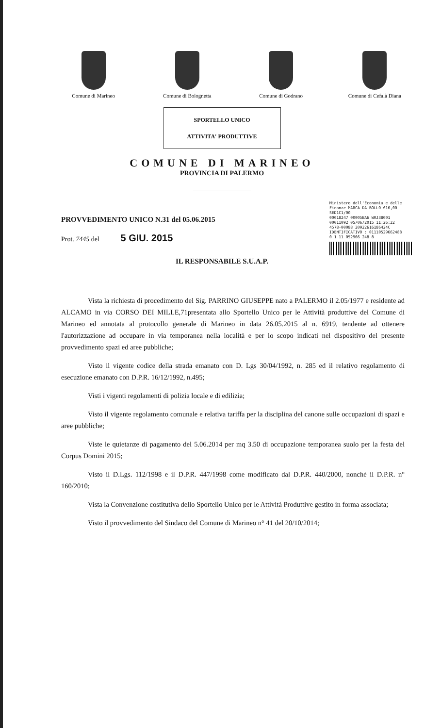Comune di Marineo Comune di Bolognetta Comune di Godrano Comune di Cefalà Diana
SPORTELLO UNICO
ATTIVITA' PRODUTTIVE
COMUNE DI MARINEO
PROVINCIA DI PALERMO
PROVVEDIMENTO UNICO N.31 del 05.06.2015
Prot. 7445 del 5 GIU. 2015
Ministero dell'Economia e delle Finanze MARCA DA BOLLO €16,00
SED1C1/00
00018247 00005BA6 W0J38001
00011092 05/06/2015 11:26:22
4578-00088 20922616186424C
IDENTIFICATIVO : 01110529662488
0 1 11 052966 248 8
IL RESPONSABILE S.U.A.P.
Vista la richiesta di procedimento del Sig. PARRINO GIUSEPPE nato a PALERMO il 2.05/1977 e residente ad ALCAMO in via CORSO DEI MILLE,71presentata allo Sportello Unico per le Attività produttive del Comune di Marineo ed annotata al protocollo generale di Marineo in data 26.05.2015 al n. 6919, tendente ad ottenere l'autorizzazione ad occupare in via temporanea nella località e per lo scopo indicati nel dispositivo del presente provvedimento spazi ed aree pubbliche;
Visto il vigente codice della strada emanato con D. Lgs 30/04/1992, n. 285 ed il relativo regolamento di esecuzione emanato con D.P.R. 16/12/1992, n.495;
Visti i vigenti regolamenti di polizia locale e di edilizia;
Visto il vigente regolamento comunale e relativa tariffa per la disciplina del canone sulle occupazioni di spazi e aree pubbliche;
Viste le quietanze di pagamento del 5.06.2014 per mq 3.50 di occupazione temporanea suolo per la festa del Corpus Domini 2015;
Visto il D.Lgs. 112/1998 e il D.P.R. 447/1998 come modificato dal D.P.R. 440/2000, nonché il D.P.R. n° 160/2010;
Vista la Convenzione costitutiva dello Sportello Unico per le Attività Produttive gestito in forma associata;
Visto il provvedimento del Sindaco del Comune di Marineo n° 41 del 20/10/2014;